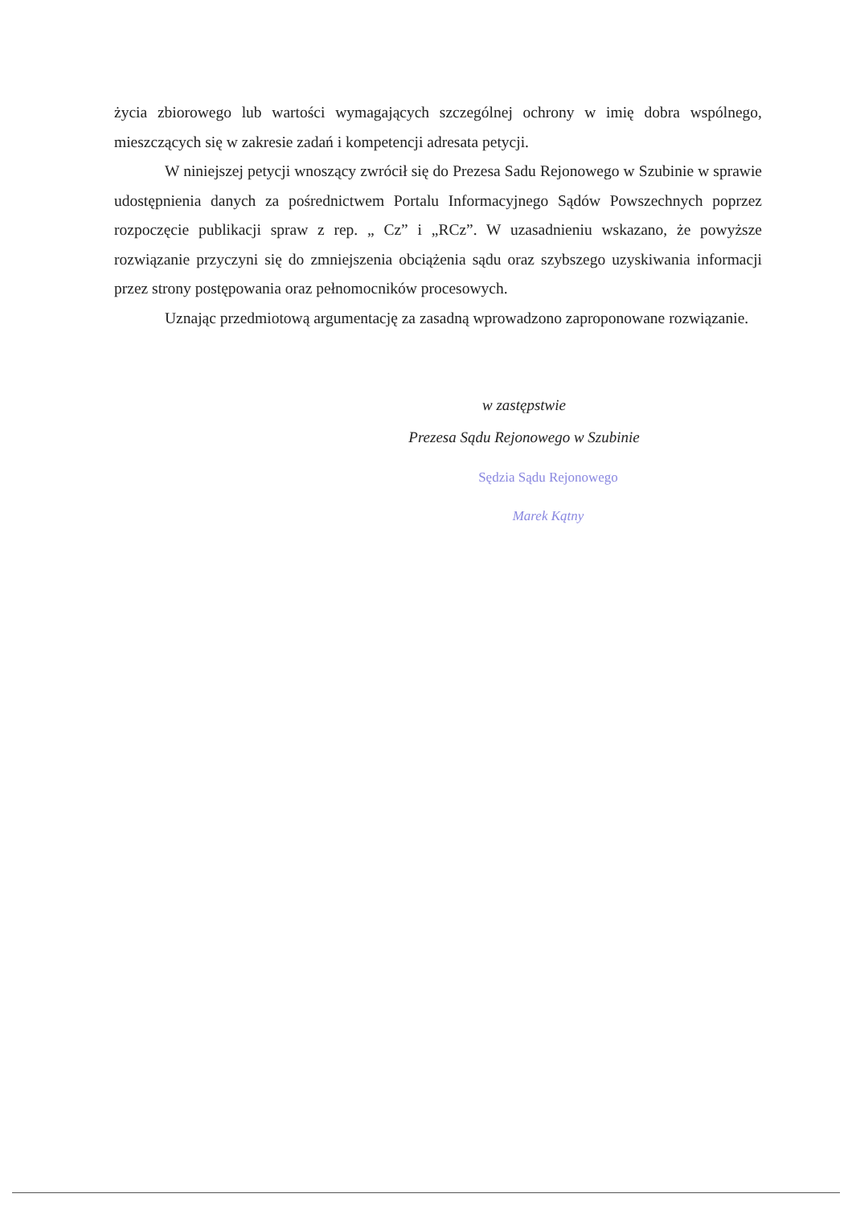życia zbiorowego lub wartości wymagających szczególnej ochrony w imię dobra wspólnego, mieszczących się w zakresie zadań i kompetencji adresata petycji.
W niniejszej petycji wnoszący zwrócił się do Prezesa Sadu Rejonowego w Szubinie w sprawie udostępnienia danych za pośrednictwem Portalu Informacyjnego Sądów Powszechnych poprzez rozpoczęcie publikacji spraw z rep. „ Cz” i „RCz”. W uzasadnieniu wskazano, że powyższe rozwiązanie przyczyni się do zmniejszenia obciążenia sądu oraz szybszego uzyskiwania informacji przez strony postępowania oraz pełnomocników procesowych.
Uznając przedmiotową argumentację za zasadną wprowadzono zaproponowane rozwiązanie.
w zastępstwie
Prezesa Sądu Rejonowego w Szubinie
Sędzia Sądu Rejonowego
Marek Kątny